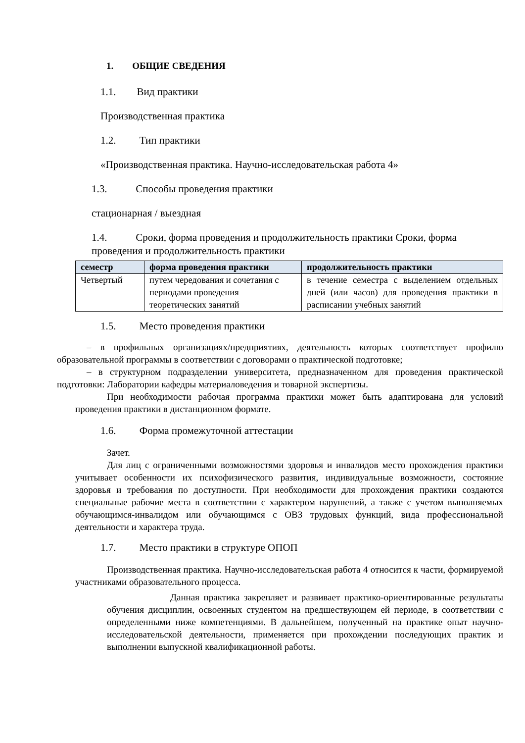1. ОБЩИЕ СВЕДЕНИЯ
1.1. Вид практики
Производственная практика
1.2. Тип практики
«Производственная практика. Научно-исследовательская работа 4»
1.3. Способы проведения практики
стационарная / выездная
1.4. Сроки, форма проведения и продолжительность практики Сроки, форма проведения и продолжительность практики
| семестр | форма проведения практики | продолжительность практики |
| --- | --- | --- |
| Четвертый | путем чередования и сочетания с периодами проведения теоретических занятий | в течение семестра с выделением отдельных дней (или часов) для проведения практики в расписании учебных занятий |
1.5. Место проведения практики
– в профильных организациях/предприятиях, деятельность которых соответствует профилю образовательной программы в соответствии с договорами о практической подготовке;
– в структурном подразделении университета, предназначенном для проведения практической подготовки: Лаборатории кафедры материаловедения и товарной экспертизы.
При необходимости рабочая программа практики может быть адаптирована для условий проведения практики в дистанционном формате.
1.6. Форма промежуточной аттестации
Зачет.
Для лиц с ограниченными возможностями здоровья и инвалидов место прохождения практики учитывает особенности их психофизического развития, индивидуальные возможности, состояние здоровья и требования по доступности. При необходимости для прохождения практики создаются специальные рабочие места в соответствии с характером нарушений, а также с учетом выполняемых обучающимся-инвалидом или обучающимся с ОВЗ трудовых функций, вида профессиональной деятельности и характера труда.
1.7. Место практики в структуре ОПОП
Производственная практика. Научно-исследовательская работа 4 относится к части, формируемой участниками образовательного процесса.
Данная практика закрепляет и развивает практико-ориентированные результаты обучения дисциплин, освоенных студентом на предшествующем ей периоде, в соответствии с определенными ниже компетенциями. В дальнейшем, полученный на практике опыт научно-исследовательской деятельности, применяется при прохождении последующих практик и выполнении выпускной квалификационной работы.